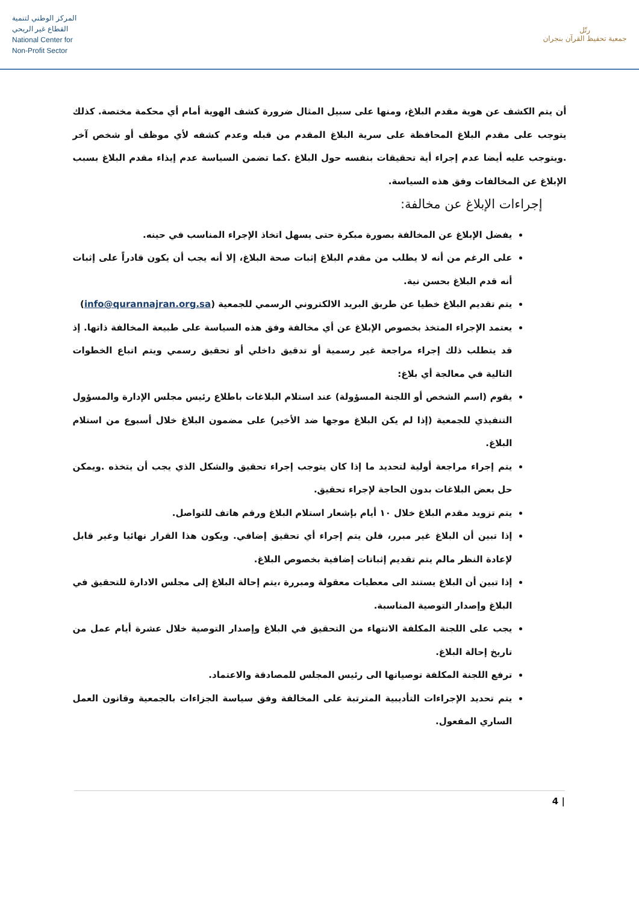المركز الوطني لتنمية
القطاع غير الربحي
National Center for
Non-Profit Sector
رتّل
جمعية تحفيظ القرآن بنجران
أن يتم الكشف عن هوية مقدم البلاغ، ومنها على سبيل المثال ضرورة كشف الهوية أمام أي محكمة مختصة. كذلك يتوجب على مقدم البلاغ المحافظة على سرية البلاغ المقدم من قبله وعدم كشفه لأي موظف أو شخص آخر .ويتوجب عليه أيضا عدم إجراء أية تحقيقات بنفسه حول البلاغ .كما تضمن السياسة عدم إيذاء مقدم البلاغ بسبب الإبلاغ عن المخالفات وفق هذه السياسة.
إجراءات الإبلاغ عن مخالفة:
يفضل الإبلاغ عن المخالفة بصورة مبكرة حتى يسهل اتخاذ الإجراء المناسب في حينه.
على الرغم من أنه لا يطلب من مقدم البلاغ إثبات صحة البلاغ، إلا أنه يجب أن يكون قادراً على إثبات أنه قدم البلاغ بحسن نية.
يتم تقديم البلاغ خطيا عن طريق البريد الالكتروني الرسمي للجمعية (info@qurannajran.org.sa)
يعتمد الإجراء المتخذ بخصوص الإبلاغ عن أي مخالفة وفق هذه السياسة على طبيعة المخالفة ذاتها. إذ قد يتطلب ذلك إجراء مراجعة غير رسمية أو تدقيق داخلي أو تحقيق رسمي ويتم اتباع الخطوات التالية في معالجة أي بلاغ:
يقوم (اسم الشخص أو اللجنة المسؤولة) عند استلام البلاغات باطلاع رئيس مجلس الإدارة والمسؤول التنفيذي للجمعية (إذا لم يكن البلاغ موجها ضد الأخير) على مضمون البلاغ خلال أسبوع من استلام البلاغ.
يتم إجراء مراجعة أولية لتحديد ما إذا كان يتوجب إجراء تحقيق والشكل الذي يجب أن يتخذه .ويمكن حل بعض البلاغات بدون الحاجة لإجراء تحقيق.
يتم تزويد مقدم البلاغ خلال ١٠ أيام بإشعار استلام البلاغ ورقم هاتف للتواصل.
إذا تبين أن البلاغ غير مبرر، فلن يتم إجراء أي تحقيق إضافي. ويكون هذا القرار نهائيا وغير قابل لإعادة النظر مالم يتم تقديم إثباتات إضافية بخصوص البلاغ.
إذا تبين أن البلاغ يستند الى معطيات معقولة ومبررة ،يتم إحالة البلاغ إلى مجلس الادارة للتحقيق في البلاغ وإصدار التوصية المناسبة.
يجب على اللجنة المكلفة الانتهاء من التحقيق في البلاغ وإصدار التوصية خلال عشرة أيام عمل من تاريخ إحالة البلاغ.
ترفع اللجنة المكلفة توصياتها الى رئيس المجلس للمصادقة والاعتماد.
يتم تحديد الإجراءات التأديبية المترتبة على المخالفة وفق سياسة الجزاءات بالجمعية وقانون العمل الساري المفعول.
4 |